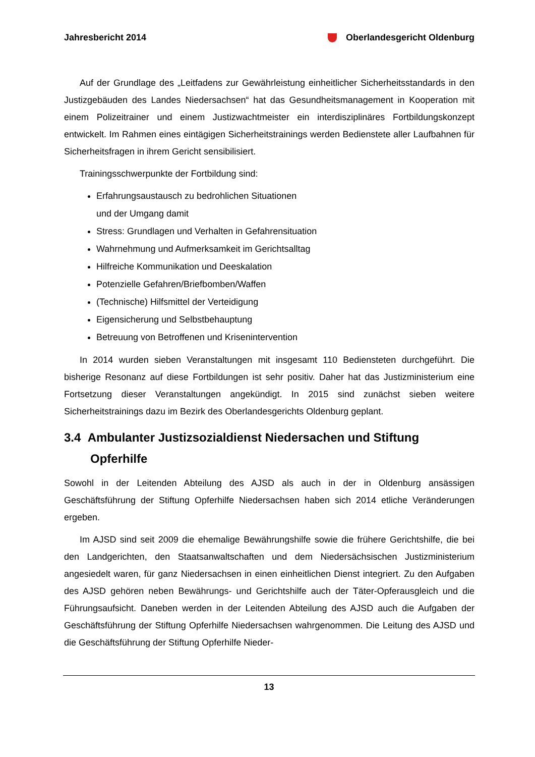Jahresbericht 2014 Oberlandesgericht Oldenburg
Auf der Grundlage des „Leitfadens zur Gewährleistung einheitlicher Sicherheitsstandards in den Justizgebäuden des Landes Niedersachsen“ hat das Gesundheitsmanagement in Kooperation mit einem Polizeitrainer und einem Justizwachtmeister ein interdisziplinäres Fortbildungskonzept entwickelt. Im Rahmen eines eintägigen Sicherheitstrainings werden Bedienstete aller Laufbahnen für Sicherheitsfragen in ihrem Gericht sensibilisiert.
Trainingsschwerpunkte der Fortbildung sind:
Erfahrungsaustausch zu bedrohlichen Situationen
und der Umgang damit
Stress: Grundlagen und Verhalten in Gefahrensituation
Wahrnehmung und Aufmerksamkeit im Gerichtsalltag
Hilfreiche Kommunikation und Deeskalation
Potenzielle Gefahren/Briefbomben/Waffen
(Technische) Hilfsmittel der Verteidigung
Eigensicherung und Selbstbehauptung
Betreuung von Betroffenen und Krisenintervention
In 2014 wurden sieben Veranstaltungen mit insgesamt 110 Bediensteten durchgeführt. Die bisherige Resonanz auf diese Fortbildungen ist sehr positiv. Daher hat das Justizministerium eine Fortsetzung dieser Veranstaltungen angekündigt. In 2015 sind zunächst sieben weitere Sicherheitstrainings dazu im Bezirk des Oberlandesgerichts Oldenburg geplant.
3.4 Ambulanter Justizsozialdienst Niedersachen und Stiftung Opferhilfe
Sowohl in der Leitenden Abteilung des AJSD als auch in der in Oldenburg ansässigen Geschäftsführung der Stiftung Opferhilfe Niedersachsen haben sich 2014 etliche Veränderungen ergeben.
Im AJSD sind seit 2009 die ehemalige Bewährungshilfe sowie die frühere Gerichtshilfe, die bei den Landgerichten, den Staatsanwaltschaften und dem Niedersächsischen Justizministerium angesiedelt waren, für ganz Niedersachsen in einen einheitlichen Dienst integriert. Zu den Aufgaben des AJSD gehören neben Bewährungs- und Gerichtshilfe auch der Täter-Opferausgleich und die Führungsaufsicht. Daneben werden in der Leitenden Abteilung des AJSD auch die Aufgaben der Geschäftsführung der Stiftung Opferhilfe Niedersachsen wahrgenommen. Die Leitung des AJSD und die Geschäftsführung der Stiftung Opferhilfe Nieder-
13